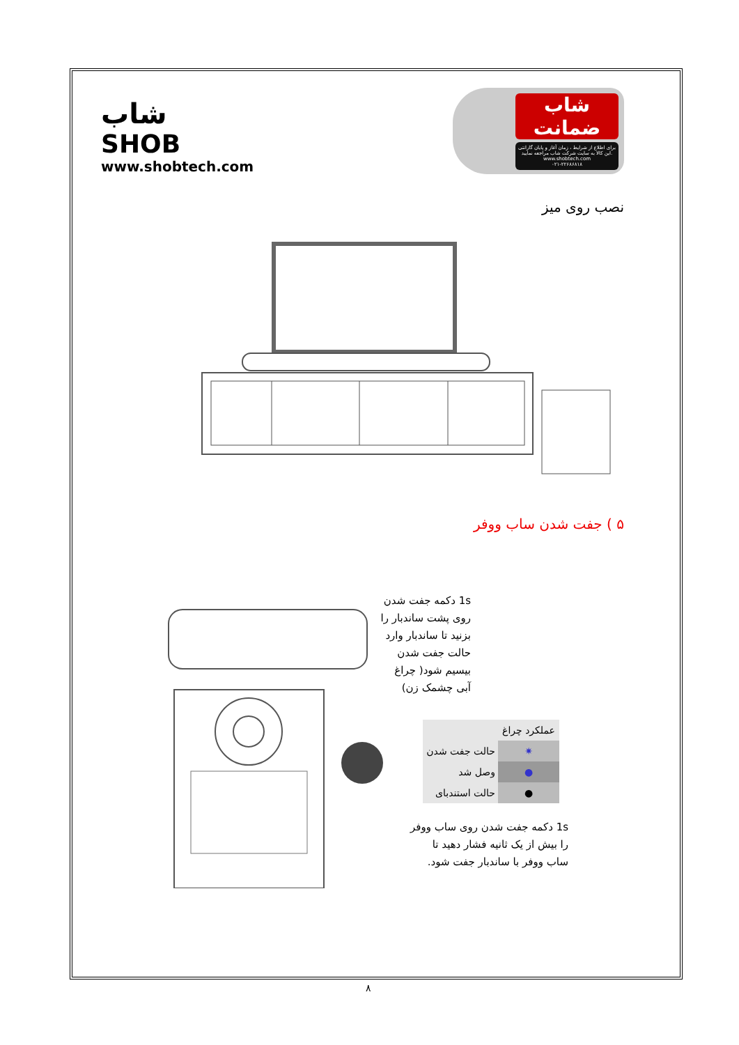شاب
SHOB
www.shobtech.com
شاب ضمانت
برای اطلاع از شرایط ، زمان آغاز و پایان گارانتی این کالا به سایت شرکت شاب مراجعه نمایید.
www.shobtech.com
۰۲۱-۲۲۶۸۶۸۱۸
نصب روی میز
۵ ) جفت شدن ساب ووفر
1s دکمه جفت شدن
روی پشت ساندبار را
بزنید تا ساندبار وارد
حالت جفت شدن
بیسیم شود( چراغ
آبی چشمک زن)
| عملکرد چراغ | |
| ✷ | حالت جفت شدن |
| ● | وصل شد |
| ● | حالت استندبای |
1s دکمه جفت شدن روی ساب ووفر
را بیش از یک ثانیه فشار دهید تا
ساب ووفر با ساندبار جفت شود.
۸